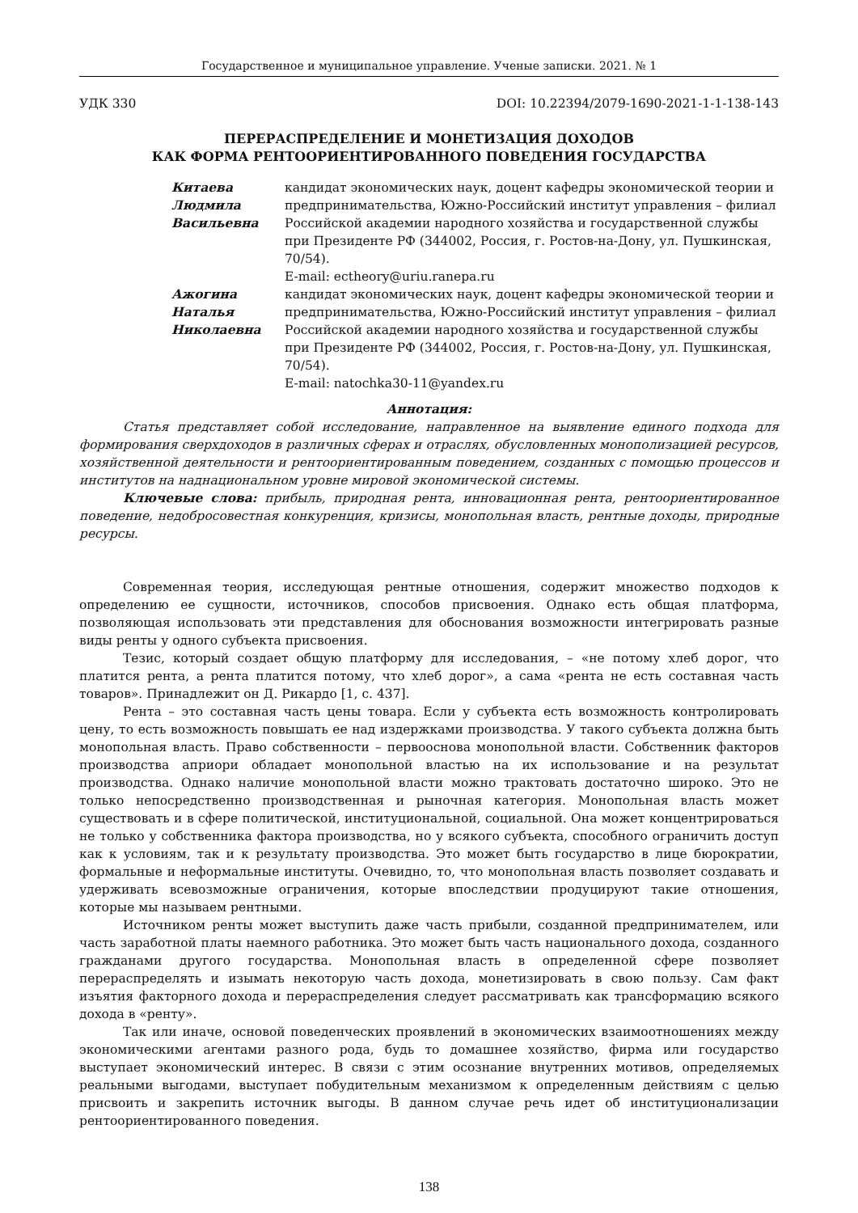Государственное и муниципальное управление. Ученые записки. 2021. № 1
УДК 330 DOI: 10.22394/2079-1690-2021-1-1-138-143
ПЕРЕРАСПРЕДЕЛЕНИЕ И МОНЕТИЗАЦИЯ ДОХОДОВ
КАК ФОРМА РЕНТООРИЕНТИРОВАННОГО ПОВЕДЕНИЯ ГОСУДАРСТВА
Китаева
Людмила
Васильевна
кандидат экономических наук, доцент кафедры экономической теории и предпринимательства, Южно-Российский институт управления – филиал Российской академии народного хозяйства и государственной службы при Президенте РФ (344002, Россия, г. Ростов-на-Дону, ул. Пушкинская, 70/54).
E-mail: ectheory@uriu.ranepa.ru
Ажогина
Наталья
Николаевна
кандидат экономических наук, доцент кафедры экономической теории и предпринимательства, Южно-Российский институт управления – филиал Российской академии народного хозяйства и государственной службы при Президенте РФ (344002, Россия, г. Ростов-на-Дону, ул. Пушкинская, 70/54).
E-mail: natochka30-11@yandex.ru
Аннотация:
Статья представляет собой исследование, направленное на выявление единого подхода для формирования сверхдоходов в различных сферах и отраслях, обусловленных монополизацией ресурсов, хозяйственной деятельности и рентоориентированным поведением, созданных с помощью процессов и институтов на наднациональном уровне мировой экономической системы.
Ключевые слова: прибыль, природная рента, инновационная рента, рентоориентированное поведение, недобросовестная конкуренция, кризисы, монопольная власть, рентные доходы, природные ресурсы.
Современная теория, исследующая рентные отношения, содержит множество подходов к определению ее сущности, источников, способов присвоения. Однако есть общая платформа, позволяющая использовать эти представления для обоснования возможности интегрировать разные виды ренты у одного субъекта присвоения.
Тезис, который создает общую платформу для исследования, – «не потому хлеб дорог, что платится рента, а рента платится потому, что хлеб дорог», а сама «рента не есть составная часть товаров». Принадлежит он Д. Рикардо [1, с. 437].
Рента – это составная часть цены товара. Если у субъекта есть возможность контролировать цену, то есть возможность повышать ее над издержками производства. У такого субъекта должна быть монопольная власть. Право собственности – первооснова монопольной власти. Собственник факторов производства априори обладает монопольной властью на их использование и на результат производства. Однако наличие монопольной власти можно трактовать достаточно широко. Это не только непосредственно производственная и рыночная категория. Монопольная власть может существовать и в сфере политической, институциональной, социальной. Она может концентрироваться не только у собственника фактора производства, но у всякого субъекта, способного ограничить доступ как к условиям, так и к результату производства. Это может быть государство в лице бюрократии, формальные и неформальные институты. Очевидно, то, что монопольная власть позволяет создавать и удерживать всевозможные ограничения, которые впоследствии продуцируют такие отношения, которые мы называем рентными.
Источником ренты может выступить даже часть прибыли, созданной предпринимателем, или часть заработной платы наемного работника. Это может быть часть национального дохода, созданного гражданами другого государства. Монопольная власть в определенной сфере позволяет перераспределять и изымать некоторую часть дохода, монетизировать в свою пользу. Сам факт изъятия факторного дохода и перераспределения следует рассматривать как трансформацию всякого дохода в «ренту».
Так или иначе, основой поведенческих проявлений в экономических взаимоотношениях между экономическими агентами разного рода, будь то домашнее хозяйство, фирма или государство выступает экономический интерес. В связи с этим осознание внутренних мотивов, определяемых реальными выгодами, выступает побудительным механизмом к определенным действиям с целью присвоить и закрепить источник выгоды. В данном случае речь идет об институционализации рентоориентированного поведения.
138